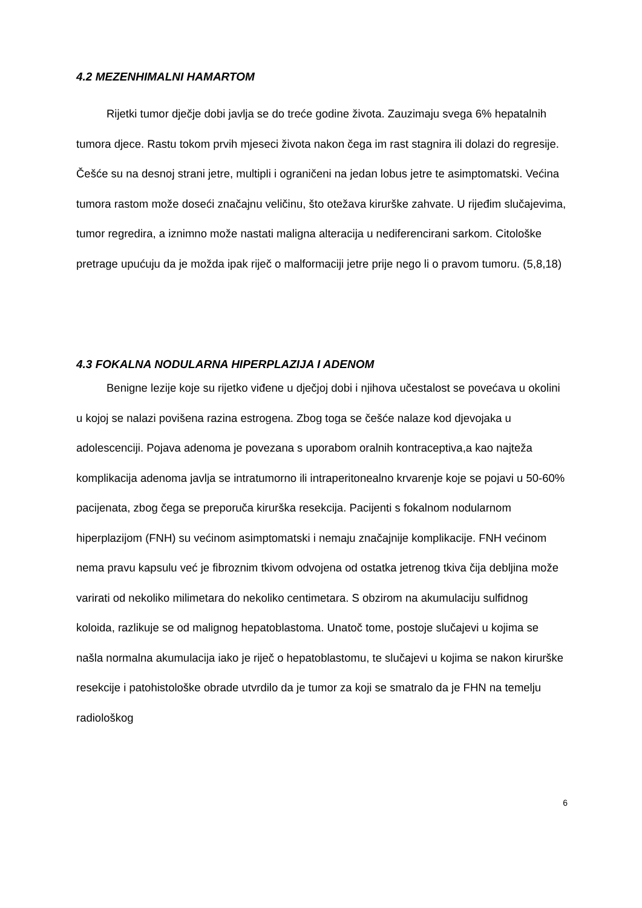4.2 MEZENHIMALNI HAMARTOM
Rijetki tumor dječje dobi javlja se do treće godine života. Zauzimaju svega 6% hepatalnih tumora djece. Rastu tokom prvih mjeseci života nakon čega im rast stagnira ili dolazi do regresije. Češće su na desnoj strani jetre, multipli i ograničeni na jedan lobus jetre te asimptomatski. Većina tumora rastom može doseći značajnu veličinu, što otežava kirurške zahvate. U rijeđim slučajevima, tumor regredira, a iznimno može nastati maligna alteracija u nediferencirani sarkom. Citološke pretrage upućuju da je možda ipak riječ o malformaciji jetre prije nego li o pravom tumoru. (5,8,18)
4.3 FOKALNA NODULARNA HIPERPLAZIJA I ADENOM
Benigne lezije koje su rijetko viđene u dječjoj dobi i njihova učestalost se povećava u okolini u kojoj se nalazi povišena razina estrogena. Zbog toga se češće nalaze kod djevojaka u adolescenciji. Pojava adenoma je povezana s uporabom oralnih kontraceptiva,a kao najteža komplikacija adenoma javlja se intratumorno ili intraperitonealno krvarenje koje se pojavi u 50-60% pacijenata, zbog čega se preporuča kirurška resekcija. Pacijenti s fokalnom nodularnom hiperplazijom (FNH) su većinom asimptomatski i nemaju značajnije komplikacije. FNH većinom nema pravu kapsulu već je fibroznim tkivom odvojena od ostatka jetrenog tkiva čija debljina može varirati od nekoliko milimetara do nekoliko centimetara. S obzirom na akumulaciju sulfidnog koloida, razlikuje se od malignog hepatoblastoma. Unatoč tome, postoje slučajevi u kojima se našla normalna akumulacija iako je riječ o hepatoblastomu, te slučajevi u kojima se nakon kirurške resekcije i patohistološke obrade utvrdilo da je tumor za koji se smatralo da je FHN na temelju radiološkog
6